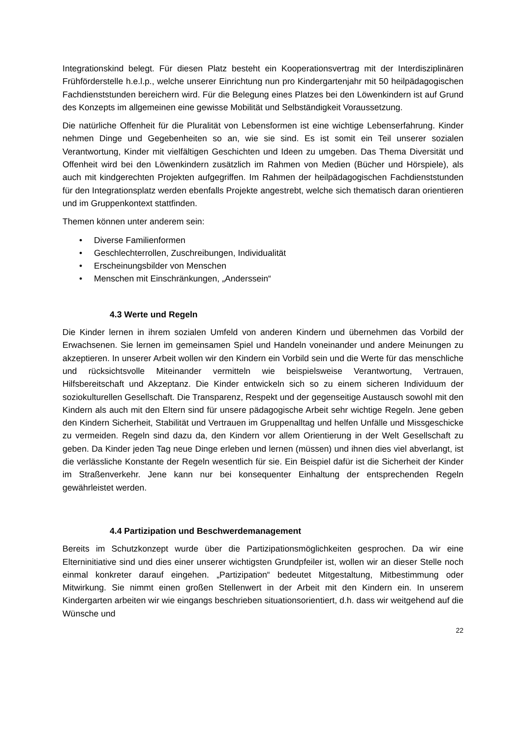Integrationskind belegt. Für diesen Platz besteht ein Kooperationsvertrag mit der Interdisziplinären Frühförderstelle h.e.l.p., welche unserer Einrichtung nun pro Kindergartenjahr mit 50 heilpädagogischen Fachdienststunden bereichern wird. Für die Belegung eines Platzes bei den Löwenkindern ist auf Grund des Konzepts im allgemeinen eine gewisse Mobilität und Selbständigkeit Voraussetzung.
Die natürliche Offenheit für die Pluralität von Lebensformen ist eine wichtige Lebenserfahrung. Kinder nehmen Dinge und Gegebenheiten so an, wie sie sind. Es ist somit ein Teil unserer sozialen Verantwortung, Kinder mit vielfältigen Geschichten und Ideen zu umgeben. Das Thema Diversität und Offenheit wird bei den Löwenkindern zusätzlich im Rahmen von Medien (Bücher und Hörspiele), als auch mit kindgerechten Projekten aufgegriffen. Im Rahmen der heilpädagogischen Fachdienststunden für den Integrationsplatz werden ebenfalls Projekte angestrebt, welche sich thematisch daran orientieren und im Gruppenkontext stattfinden.
Themen können unter anderem sein:
• Diverse Familienformen
• Geschlechterrollen, Zuschreibungen, Individualität
• Erscheinungsbilder von Menschen
• Menschen mit Einschränkungen, „Anderssein“
4.3 Werte und Regeln
Die Kinder lernen in ihrem sozialen Umfeld von anderen Kindern und übernehmen das Vorbild der Erwachsenen. Sie lernen im gemeinsamen Spiel und Handeln voneinander und andere Meinungen zu akzeptieren. In unserer Arbeit wollen wir den Kindern ein Vorbild sein und die Werte für das menschliche und rücksichtsvolle Miteinander vermitteln wie beispielsweise Verantwortung, Vertrauen, Hilfsbereitschaft und Akzeptanz. Die Kinder entwickeln sich so zu einem sicheren Individuum der soziokulturellen Gesellschaft. Die Transparenz, Respekt und der gegenseitige Austausch sowohl mit den Kindern als auch mit den Eltern sind für unsere pädagogische Arbeit sehr wichtige Regeln. Jene geben den Kindern Sicherheit, Stabilität und Vertrauen im Gruppenalltag und helfen Unfälle und Missgeschicke zu vermeiden. Regeln sind dazu da, den Kindern vor allem Orientierung in der Welt Gesellschaft zu geben. Da Kinder jeden Tag neue Dinge erleben und lernen (müssen) und ihnen dies viel abverlangt, ist die verlässliche Konstante der Regeln wesentlich für sie. Ein Beispiel dafür ist die Sicherheit der Kinder im Straßenverkehr. Jene kann nur bei konsequenter Einhaltung der entsprechenden Regeln gewährleistet werden.
4.4 Partizipation und Beschwerdemanagement
Bereits im Schutzkonzept wurde über die Partizipationsmöglichkeiten gesprochen. Da wir eine Elterninitiative sind und dies einer unserer wichtigsten Grundpfeiler ist, wollen wir an dieser Stelle noch einmal konkreter darauf eingehen. „Partizipation“ bedeutet Mitgestaltung, Mitbestimmung oder Mitwirkung. Sie nimmt einen großen Stellenwert in der Arbeit mit den Kindern ein. In unserem Kindergarten arbeiten wir wie eingangs beschrieben situationsorientiert, d.h. dass wir weitgehend auf die Wünsche und
22